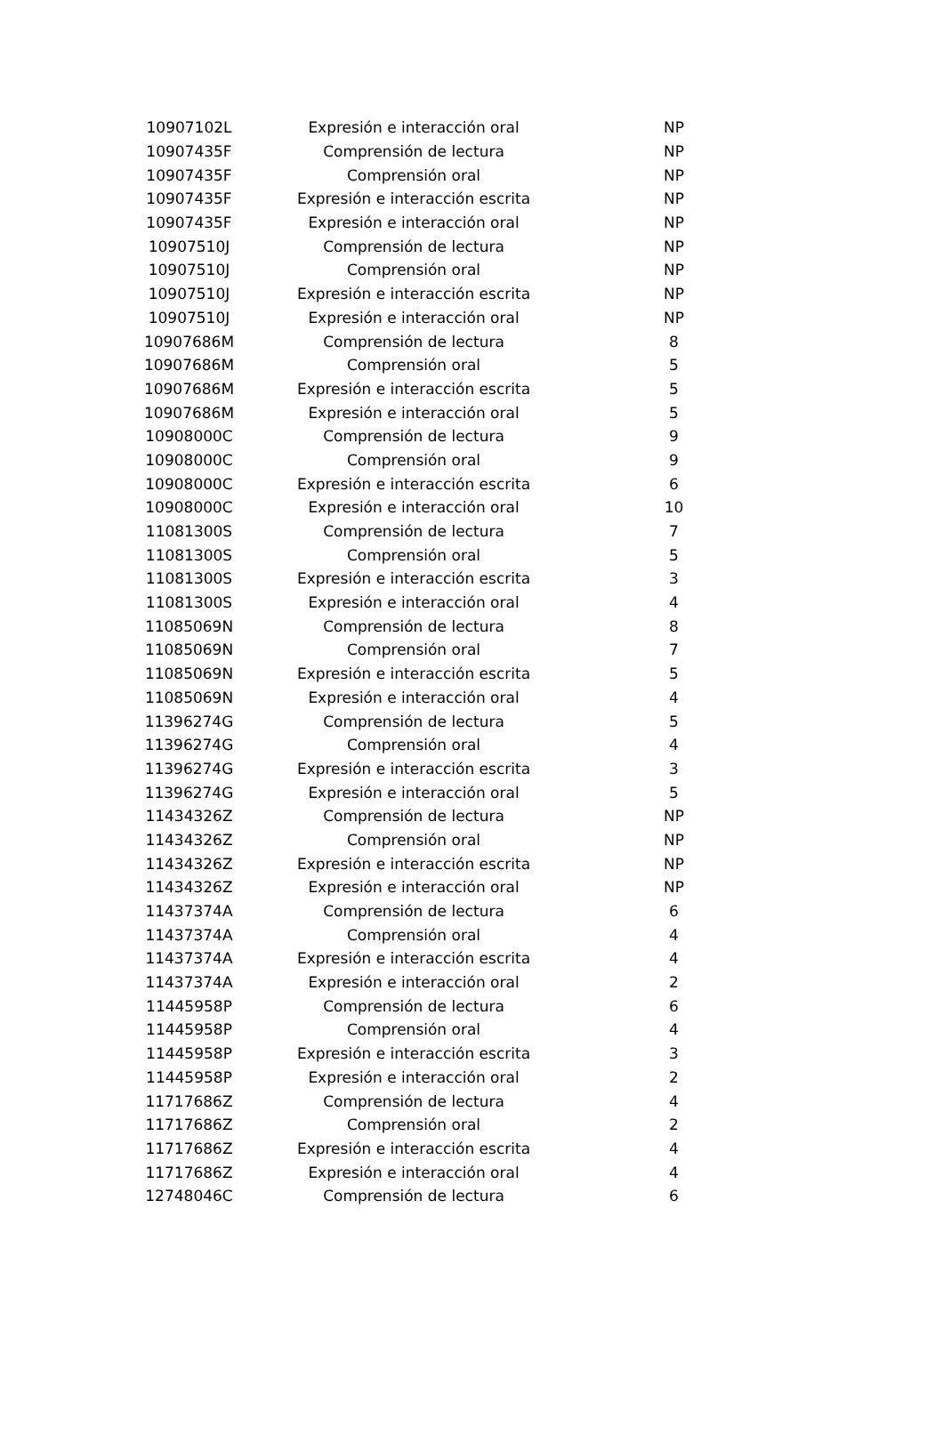| 10907102L | Expresión e interacción oral | NP |
| 10907435F | Comprensión de lectura | NP |
| 10907435F | Comprensión oral | NP |
| 10907435F | Expresión e interacción escrita | NP |
| 10907435F | Expresión e interacción oral | NP |
| 10907510J | Comprensión de lectura | NP |
| 10907510J | Comprensión oral | NP |
| 10907510J | Expresión e interacción escrita | NP |
| 10907510J | Expresión e interacción oral | NP |
| 10907686M | Comprensión de lectura | 8 |
| 10907686M | Comprensión oral | 5 |
| 10907686M | Expresión e interacción escrita | 5 |
| 10907686M | Expresión e interacción oral | 5 |
| 10908000C | Comprensión de lectura | 9 |
| 10908000C | Comprensión oral | 9 |
| 10908000C | Expresión e interacción escrita | 6 |
| 10908000C | Expresión e interacción oral | 10 |
| 11081300S | Comprensión de lectura | 7 |
| 11081300S | Comprensión oral | 5 |
| 11081300S | Expresión e interacción escrita | 3 |
| 11081300S | Expresión e interacción oral | 4 |
| 11085069N | Comprensión de lectura | 8 |
| 11085069N | Comprensión oral | 7 |
| 11085069N | Expresión e interacción escrita | 5 |
| 11085069N | Expresión e interacción oral | 4 |
| 11396274G | Comprensión de lectura | 5 |
| 11396274G | Comprensión oral | 4 |
| 11396274G | Expresión e interacción escrita | 3 |
| 11396274G | Expresión e interacción oral | 5 |
| 11434326Z | Comprensión de lectura | NP |
| 11434326Z | Comprensión oral | NP |
| 11434326Z | Expresión e interacción escrita | NP |
| 11434326Z | Expresión e interacción oral | NP |
| 11437374A | Comprensión de lectura | 6 |
| 11437374A | Comprensión oral | 4 |
| 11437374A | Expresión e interacción escrita | 4 |
| 11437374A | Expresión e interacción oral | 2 |
| 11445958P | Comprensión de lectura | 6 |
| 11445958P | Comprensión oral | 4 |
| 11445958P | Expresión e interacción escrita | 3 |
| 11445958P | Expresión e interacción oral | 2 |
| 11717686Z | Comprensión de lectura | 4 |
| 11717686Z | Comprensión oral | 2 |
| 11717686Z | Expresión e interacción escrita | 4 |
| 11717686Z | Expresión e interacción oral | 4 |
| 12748046C | Comprensión de lectura | 6 |